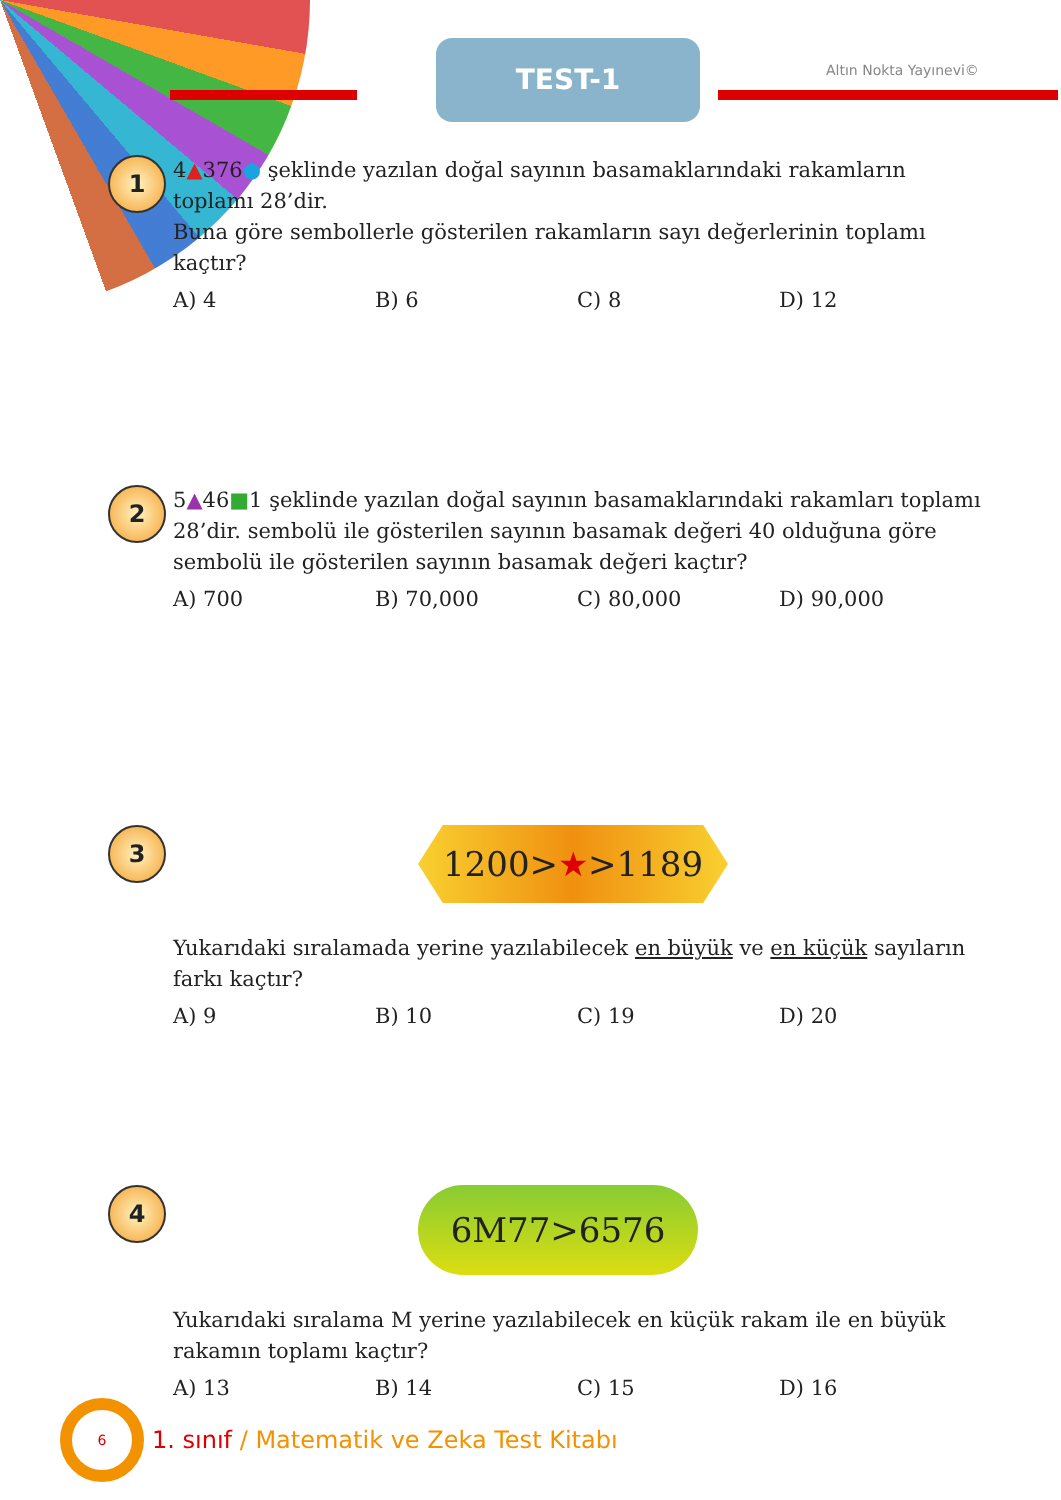TEST-1 Altın Nokta Yayınevi©
1
4▲376● şeklinde yazılan doğal sayının basamaklarındaki rakamların toplamı 28’dir.
Buna göre sembollerle gösterilen rakamların sayı değerlerinin toplamı kaçtır?
A) 4 B) 6 C) 8 D) 12
2
5▲46■1 şeklinde yazılan doğal sayının basamaklarındaki rakamları toplamı 28’dir. sembolü ile gösterilen sayının basamak değeri 40 olduğuna göre sembolü ile gösterilen sayının basamak değeri kaçtır?
A) 700 B) 70,000 C) 80,000 D) 90,000
3
1200>★>1189
Yukarıdaki sıralamada yerine yazılabilecek en büyük ve en küçük sayıların farkı kaçtır?
A) 9 B) 10 C) 19 D) 20
4
6M77>6576
Yukarıdaki sıralama M yerine yazılabilecek en küçük rakam ile en büyük rakamın toplamı kaçtır?
A) 13 B) 14 C) 15 D) 16
6
1. sınıf / Matematik ve Zeka Test Kitabı